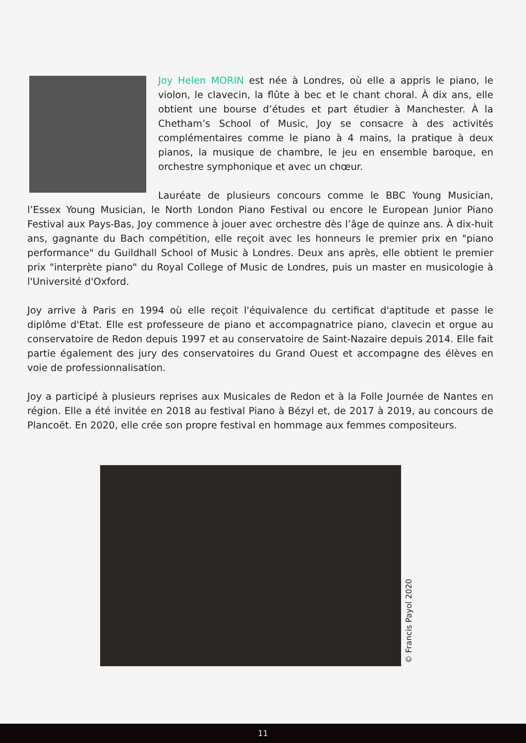Joy Helen MORIN est née à Londres, où elle a appris le piano, le violon, le clavecin, la flûte à bec et le chant choral. À dix ans, elle obtient une bourse d’études et part étudier à Manchester. À la Chetham’s School of Music, Joy se consacre à des activités complémentaires comme le piano à 4 mains, la pratique à deux pianos, la musique de chambre, le jeu en ensemble baroque, en orchestre symphonique et avec un chœur.
Lauréate de plusieurs concours comme le BBC Young Musician, l’Essex Young Musician, le North London Piano Festival ou encore le European Junior Piano Festival aux Pays-Bas, Joy commence à jouer avec orchestre dès l’âge de quinze ans. À dix-huit ans, gagnante du Bach compétition, elle reçoit avec les honneurs le premier prix en "piano performance" du Guildhall School of Music à Londres. Deux ans après, elle obtient le premier prix "interprète piano" du Royal College of Music de Londres, puis un master en musicologie à l'Université d'Oxford.
Joy arrive à Paris en 1994 où elle reçoit l'équivalence du certificat d'aptitude et passe le diplôme d'Etat. Elle est professeure de piano et accompagnatrice piano, clavecin et orgue au conservatoire de Redon depuis 1997 et au conservatoire de Saint-Nazaire depuis 2014. Elle fait partie également des jury des conservatoires du Grand Ouest et accompagne des élèves en voie de professionnalisation.
Joy a participé à plusieurs reprises aux Musicales de Redon et à la Folle Journée de Nantes en région. Elle a été invitée en 2018 au festival Piano à Bézyl et, de 2017 à 2019, au concours de Plancoët. En 2020, elle crée son propre festival en hommage aux femmes compositeurs.
© Francis Payol 2020
11